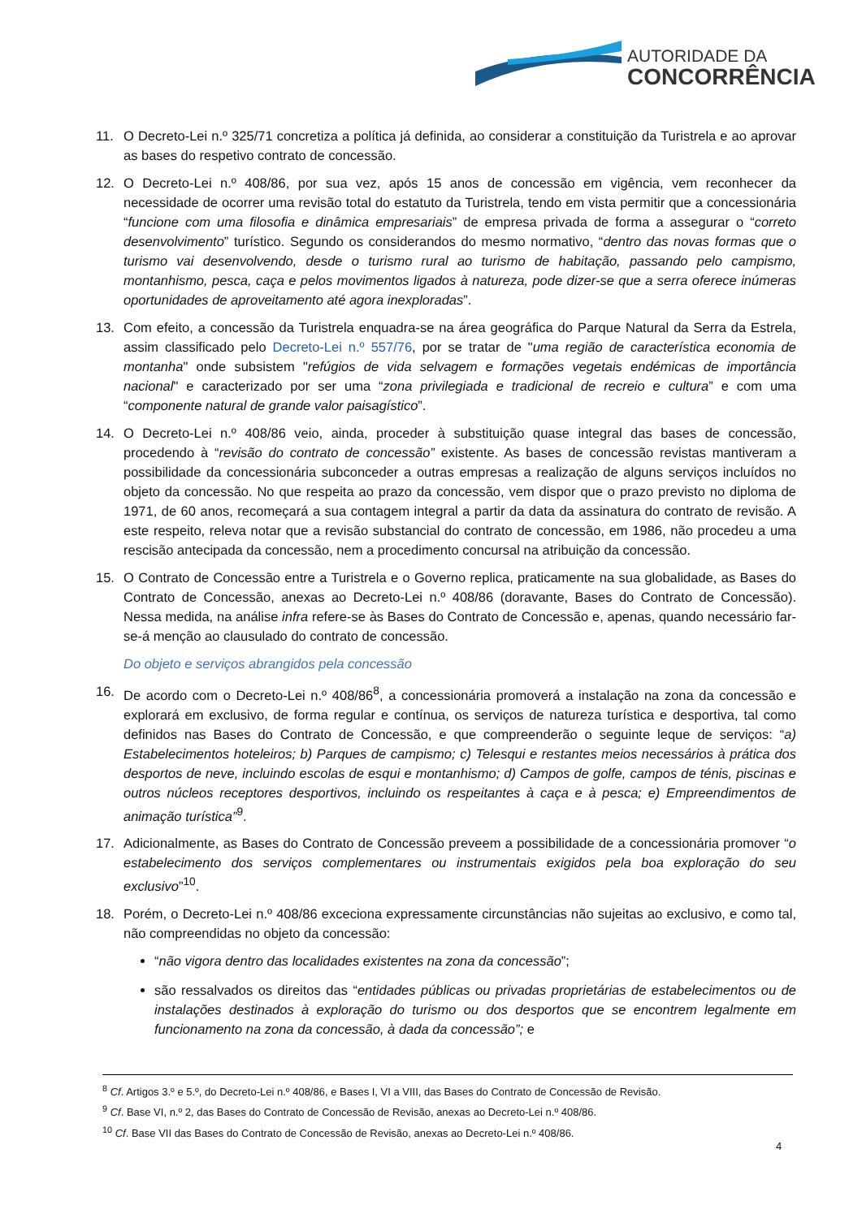AUTORIDADE DA
CONCORRÊNCIA
11. O Decreto-Lei n.º 325/71 concretiza a política já definida, ao considerar a constituição da Turistrela e ao aprovar as bases do respetivo contrato de concessão.
12. O Decreto-Lei n.º 408/86, por sua vez, após 15 anos de concessão em vigência, vem reconhecer da necessidade de ocorrer uma revisão total do estatuto da Turistrela, tendo em vista permitir que a concessionária “funcione com uma filosofia e dinâmica empresariais” de empresa privada de forma a assegurar o “correto desenvolvimento” turístico. Segundo os considerandos do mesmo normativo, “dentro das novas formas que o turismo vai desenvolvendo, desde o turismo rural ao turismo de habitação, passando pelo campismo, montanhismo, pesca, caça e pelos movimentos ligados à natureza, pode dizer-se que a serra oferece inúmeras oportunidades de aproveitamento até agora inexploradas”.
13. Com efeito, a concessão da Turistrela enquadra-se na área geográfica do Parque Natural da Serra da Estrela, assim classificado pelo Decreto-Lei n.º 557/76, por se tratar de "uma região de característica economia de montanha" onde subsistem "refúgios de vida selvagem e formações vegetais endémicas de importância nacional" e caracterizado por ser uma “zona privilegiada e tradicional de recreio e cultura” e com uma “componente natural de grande valor paisagístico”.
14. O Decreto-Lei n.º 408/86 veio, ainda, proceder à substituição quase integral das bases de concessão, procedendo à “revisão do contrato de concessão” existente. As bases de concessão revistas mantiveram a possibilidade da concessionária subconceder a outras empresas a realização de alguns serviços incluídos no objeto da concessão. No que respeita ao prazo da concessão, vem dispor que o prazo previsto no diploma de 1971, de 60 anos, recomeçará a sua contagem integral a partir da data da assinatura do contrato de revisão. A este respeito, releva notar que a revisão substancial do contrato de concessão, em 1986, não procedeu a uma rescisão antecipada da concessão, nem a procedimento concursal na atribuição da concessão.
15. O Contrato de Concessão entre a Turistrela e o Governo replica, praticamente na sua globalidade, as Bases do Contrato de Concessão, anexas ao Decreto-Lei n.º 408/86 (doravante, Bases do Contrato de Concessão). Nessa medida, na análise infra refere-se às Bases do Contrato de Concessão e, apenas, quando necessário far-se-á menção ao clausulado do contrato de concessão.
Do objeto e serviços abrangidos pela concessão
16. De acordo com o Decreto-Lei n.º 408/86<sup>8</sup>, a concessionária promoverá a instalação na zona da concessão e explorará em exclusivo, de forma regular e contínua, os serviços de natureza turística e desportiva, tal como definidos nas Bases do Contrato de Concessão, e que compreenderão o seguinte leque de serviços: “a) Estabelecimentos hoteleiros; b) Parques de campismo; c) Telesqui e restantes meios necessários à prática dos desportos de neve, incluindo escolas de esqui e montanhismo; d) Campos de golfe, campos de ténis, piscinas e outros núcleos receptores desportivos, incluindo os respeitantes à caça e à pesca; e) Empreendimentos de animação turística”<sup>9</sup>.
17. Adicionalmente, as Bases do Contrato de Concessão preveem a possibilidade de a concessionária promover “o estabelecimento dos serviços complementares ou instrumentais exigidos pela boa exploração do seu exclusivo”<sup>10</sup>.
18. Porém, o Decreto-Lei n.º 408/86 exceciona expressamente circunstâncias não sujeitas ao exclusivo, e como tal, não compreendidas no objeto da concessão:
“não vigora dentro das localidades existentes na zona da concessão”;
são ressalvados os direitos das “entidades públicas ou privadas proprietárias de estabelecimentos ou de instalações destinados à exploração do turismo ou dos desportos que se encontrem legalmente em funcionamento na zona da concessão, à dada da concessão”; e
<sup>8</sup> Cf. Artigos 3.º e 5.º, do Decreto-Lei n.º 408/86, e Bases I, VI a VIII, das Bases do Contrato de Concessão de Revisão.
<sup>9</sup> Cf. Base VI, n.º 2, das Bases do Contrato de Concessão de Revisão, anexas ao Decreto-Lei n.º 408/86.
<sup>10</sup> Cf. Base VII das Bases do Contrato de Concessão de Revisão, anexas ao Decreto-Lei n.º 408/86.
4